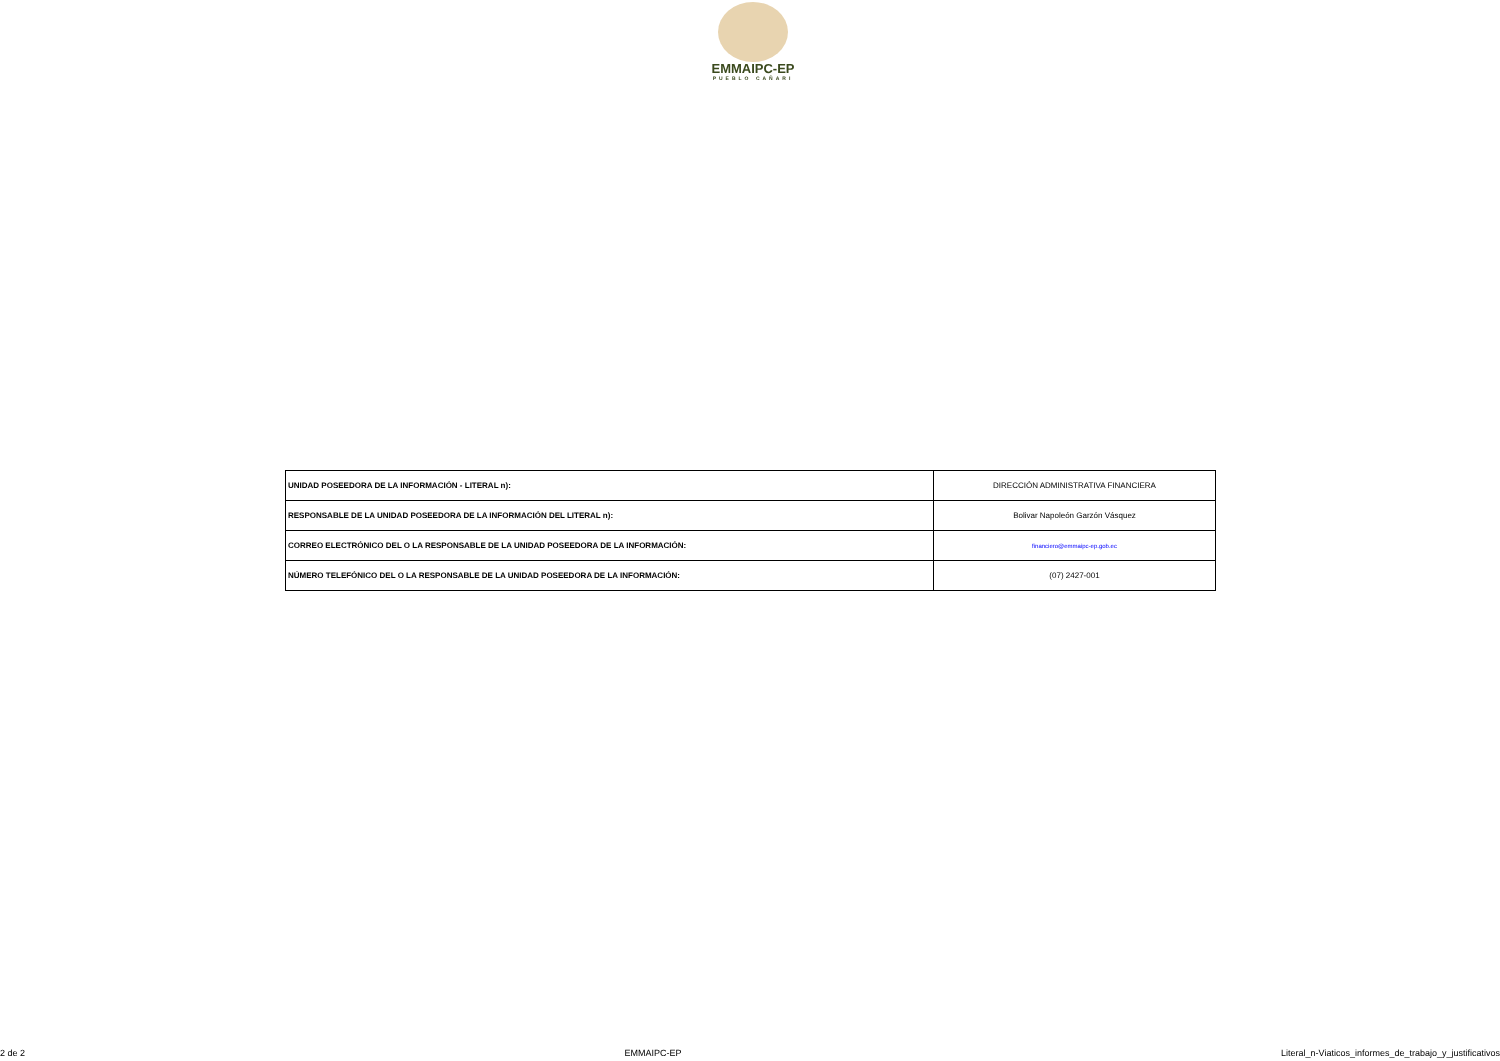EMMAIPC-EP
PUEBLO CAÑARI
| UNIDAD POSEEDORA DE LA INFORMACIÓN - LITERAL n): | DIRECCIÓN ADMINISTRATIVA FINANCIERA |
| RESPONSABLE DE LA UNIDAD POSEEDORA DE LA INFORMACIÓN DEL LITERAL n): | Bolivar Napoleón Garzón Vásquez |
| CORREO ELECTRÓNICO DEL O LA RESPONSABLE DE LA UNIDAD POSEEDORA DE LA INFORMACIÓN: | financiero@emmaipc-ep.gob.ec |
| NÚMERO TELEFÓNICO DEL O LA RESPONSABLE DE LA UNIDAD POSEEDORA DE LA INFORMACIÓN: | (07) 2427-001 |
2 de 2 EMMAIPC-EP Literal_n-Viaticos_informes_de_trabajo_y_justificativos